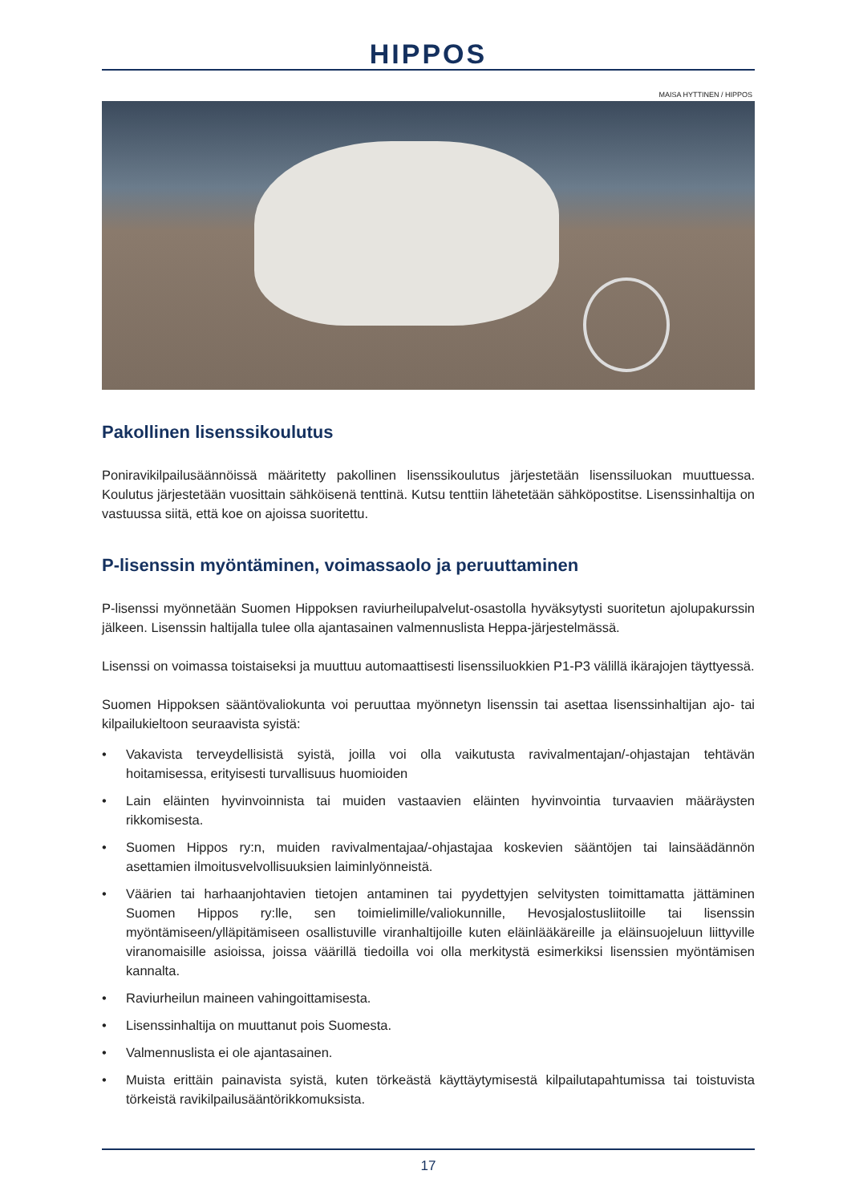HIPPOS
MAISA HYTTINEN / HIPPOS
Pakollinen lisenssikoulutus
Poniravikilpailusäännöissä määritetty pakollinen lisenssikoulutus järjestetään lisenssiluokan muut­tuessa. Koulutus järjestetään vuosittain sähköisenä tenttinä. Kutsu tenttiin lähetetään sähköpostitse. Lisenssinhaltija on vastuussa siitä, että koe on ajoissa suoritettu.
P-lisenssin myöntäminen, voimassaolo ja peruuttaminen
P-lisenssi myönnetään Suomen Hippoksen raviurheilupalvelut-osastolla hyväksytysti suoritetun ajo­lupakurssin jälkeen. Lisenssin haltijalla tulee olla ajantasainen valmennuslista Heppa-järjestelmässä.
Lisenssi on voimassa toistaiseksi ja muuttuu automaattisesti lisenssiluokkien P1-P3 välillä ikärajojen täyttyessä.
Suomen Hippoksen sääntövaliokunta voi peruuttaa myönnetyn lisenssin tai asettaa lisenssinhaltijan ajo- tai kilpailukieltoon seuraavista syistä:
• Vakavista terveydellisistä syistä, joilla voi olla vaikutusta ravivalmentajan/-ohjastajan tehtävän hoitamisessa, erityisesti turvallisuus huomioiden
• Lain eläinten hyvinvoinnista tai muiden vastaavien eläinten hyvinvointia turvaavien määräysten rikkomisesta.
• Suomen Hippos ry:n, muiden ravivalmentajaa/-ohjastajaa koskevien sääntöjen tai lainsäädännön asettamien ilmoitusvelvollisuuksien laiminlyönneistä.
• Väärien tai harhaanjohtavien tietojen antaminen tai pyydettyjen selvitysten toimittamatta jättä­minen Suomen Hippos ry:lle, sen toimielimille/valiokunnille, Hevosjalostusliitoille tai lisenssin myöntämiseen/ylläpitämiseen osallistuville viranhaltijoille kuten eläinlääkäreille ja eläinsuojeluun liittyville viranomaisille asioissa, joissa väärillä tiedoilla voi olla merkitystä esimerkiksi lisenssien myöntämisen kannalta.
• Raviurheilun maineen vahingoittamisesta.
• Lisenssinhaltija on muuttanut pois Suomesta.
• Valmennuslista ei ole ajantasainen.
• Muista erittäin painavista syistä, kuten törkeästä käyttäytymisestä kilpailutapahtumissa tai toistu­vista törkeistä ravikilpailusääntörikkomuksista.
17